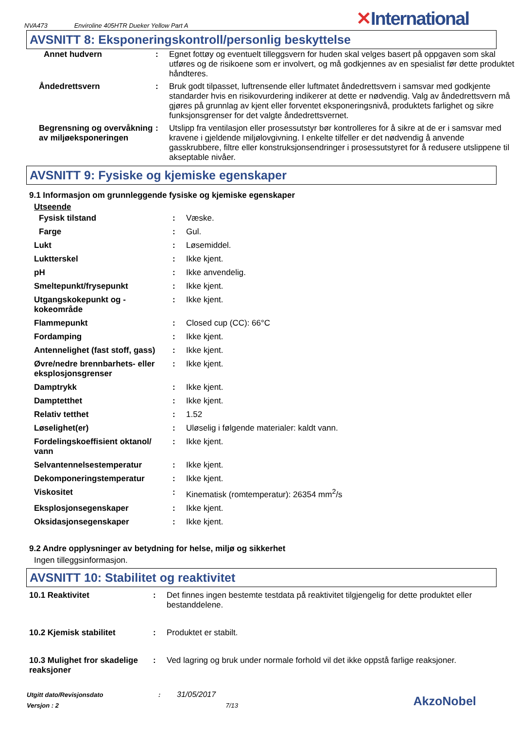NVA473 Enviroline 405HTR Dueker Yellow Part A
✕International
AVSNITT 8: Eksponeringskontroll/personlig beskyttelse
| Annet hudvern | : | Egnet fottøy og eventuelt tilleggsvern for huden skal velges basert på oppgaven som skal utføres og de risikoene som er involvert, og må godkjennes av en spesialist før dette produktet håndteres. |
| Åndedrettsvern | : | Bruk godt tilpasset, luftrensende eller luftmatet åndedrettsvern i samsvar med godkjente standarder hvis en risikovurdering indikerer at dette er nødvendig. Valg av åndedrettsvern må gjøres på grunnlag av kjent eller forventet eksponeringsnivå, produktets farlighet og sikre funksjonsgrenser for det valgte åndedrettsvernet. |
| Begrensning og overvåkning av miljøeksponeringen | : | Utslipp fra ventilasjon eller prosessutstyr bør kontrolleres for å sikre at de er i samsvar med kravene i gjeldende miljølovgivning. I enkelte tilfeller er det nødvendig å anvende gasskrubbere, filtre eller konstruksjonsendringer i prosessutstyret for å redusere utslippene til akseptable nivåer. |
AVSNITT 9: Fysiske og kjemiske egenskaper
9.1 Informasjon om grunnleggende fysiske og kjemiske egenskaper
Utseende
| Fysisk tilstand | : | Væske. |
| Farge | : | Gul. |
| Lukt | : | Løsemiddel. |
| Luktterskel | : | Ikke kjent. |
| pH | : | Ikke anvendelig. |
| Smeltepunkt/frysepunkt | : | Ikke kjent. |
| Utgangskokepunkt og -kokeområde | : | Ikke kjent. |
| Flammepunkt | : | Closed cup (CC): 66°C |
| Fordamping | : | Ikke kjent. |
| Antennelighet (fast stoff, gass) | : | Ikke kjent. |
| Øvre/nedre brennbarhets- eller eksplosjonsgrenser | : | Ikke kjent. |
| Damptrykk | : | Ikke kjent. |
| Damptetthet | : | Ikke kjent. |
| Relativ tetthet | : | 1.52 |
| Løselighet(er) | : | Uløselig i følgende materialer: kaldt vann. |
| Fordelingskoeffisient oktanol/ vann | : | Ikke kjent. |
| Selvantennelsestemperatur | : | Ikke kjent. |
| Dekomponeringstemperatur | : | Ikke kjent. |
| Viskositet | : | Kinematisk (romtemperatur): 26354 mm<sup>2</sup>/s |
| Eksplosjonsegenskaper | : | Ikke kjent. |
| Oksidasjonsegenskaper | : | Ikke kjent. |
9.2 Andre opplysninger av betydning for helse, miljø og sikkerhet
Ingen tilleggsinformasjon.
AVSNITT 10: Stabilitet og reaktivitet
| 10.1 Reaktivitet | : | Det finnes ingen bestemte testdata på reaktivitet tilgjengelig for dette produktet eller bestanddelene. |
| 10.2 Kjemisk stabilitet | : | Produktet er stabilt. |
| 10.3 Mulighet fror skadelige reaksjoner | : | Ved lagring og bruk under normale forhold vil det ikke oppstå farlige reaksjoner. |
Utgitt dato/Revisjonsdato : 31/05/2017
Versjon : 2 7/13
AkzoNobel